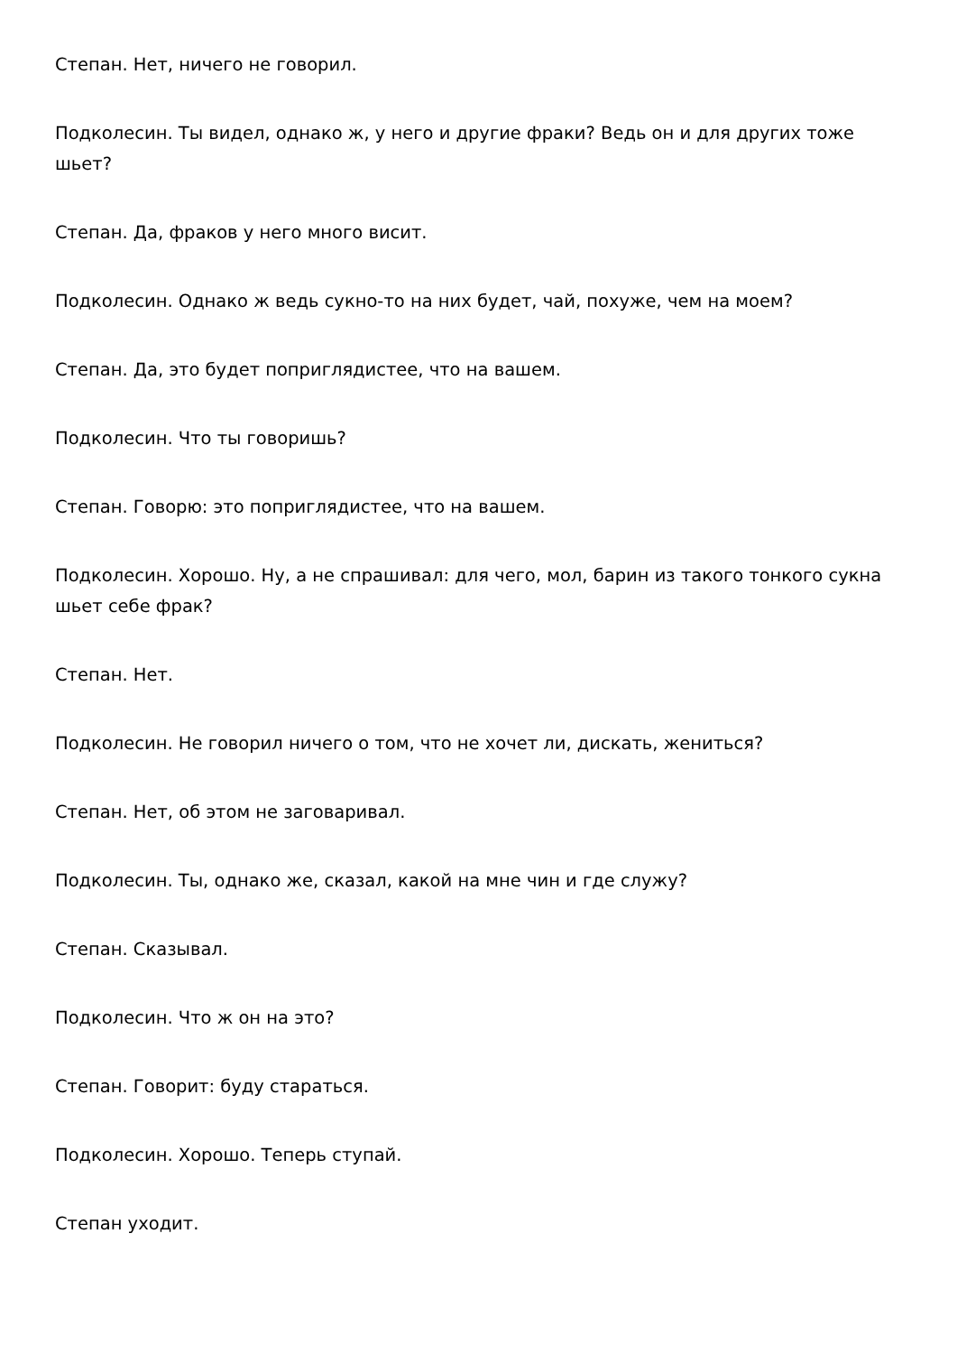Степан. Нет, ничего не говорил.
Подколесин. Ты видел, однако ж, у него и другие фраки? Ведь он и для других тоже шьет?
Степан. Да, фраков у него много висит.
Подколесин. Однако ж ведь сукно-то на них будет, чай, похуже, чем на моем?
Степан. Да, это будет поприглядистее, что на вашем.
Подколесин. Что ты говоришь?
Степан. Говорю: это поприглядистее, что на вашем.
Подколесин. Хорошо. Ну, а не спрашивал: для чего, мол, барин из такого тонкого сукна шьет себе фрак?
Степан. Нет.
Подколесин. Не говорил ничего о том, что не хочет ли, дискать, жениться?
Степан. Нет, об этом не заговаривал.
Подколесин. Ты, однако же, сказал, какой на мне чин и где служу?
Степан. Сказывал.
Подколесин. Что ж он на это?
Степан. Говорит: буду стараться.
Подколесин. Хорошо. Теперь ступай.
Степан уходит.